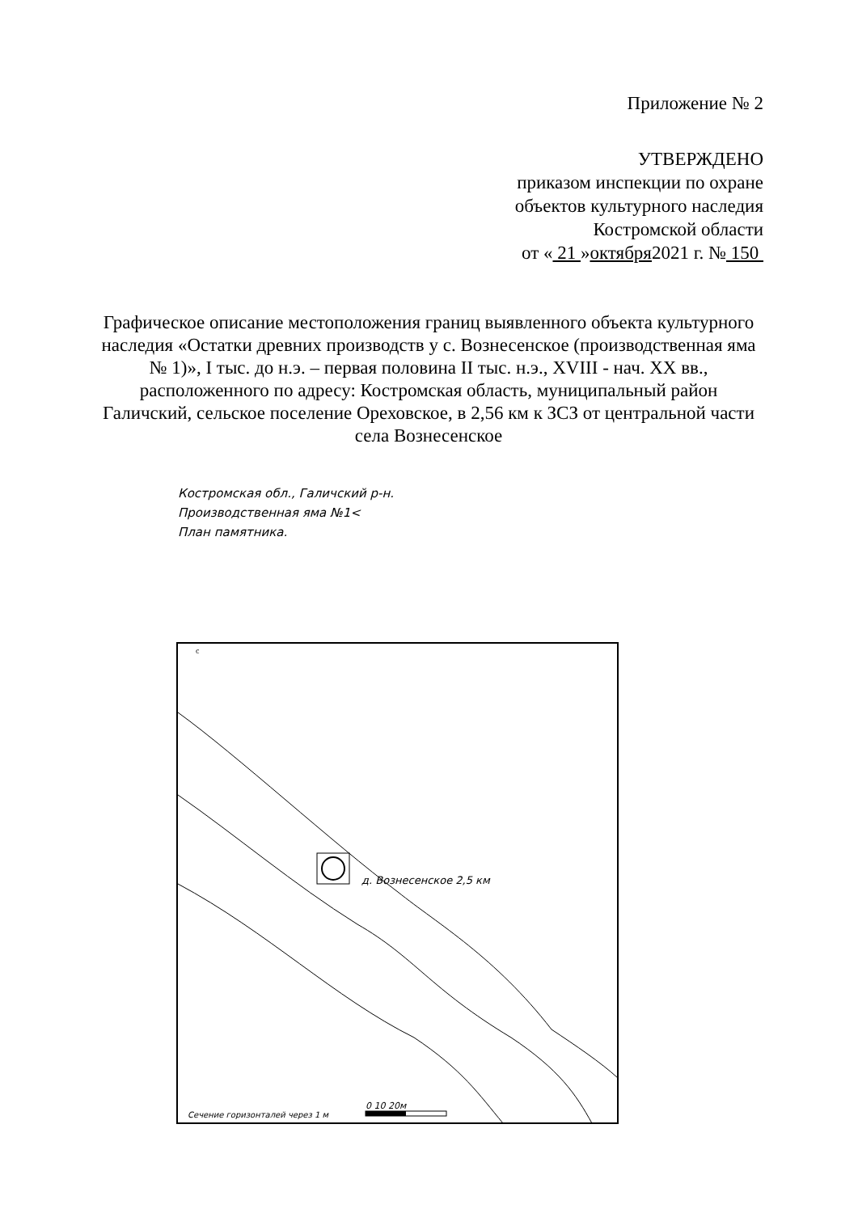Приложение № 2
УТВЕРЖДЕНО
приказом инспекции по охране
объектов культурного наследия
Костромской области
от « 21 »октября2021 г. № 150
Графическое описание местоположения границ выявленного объекта культурного наследия «Остатки древних производств у с. Вознесенское (производственная яма № 1)», I тыс. до н.э. – первая половина II тыс. н.э., XVIII - нач. XX вв., расположенного по адресу: Костромская область, муниципальный район Галичский, сельское поселение Ореховское, в 2,56 км к ЗСЗ от центральной части села Вознесенское
Костромская обл., Галичский р-н.
Производственная яма №1<
План памятника.
д. Вознесенское 2,5 км
Сечение горизонталей через 1 м
0 10 20м
с